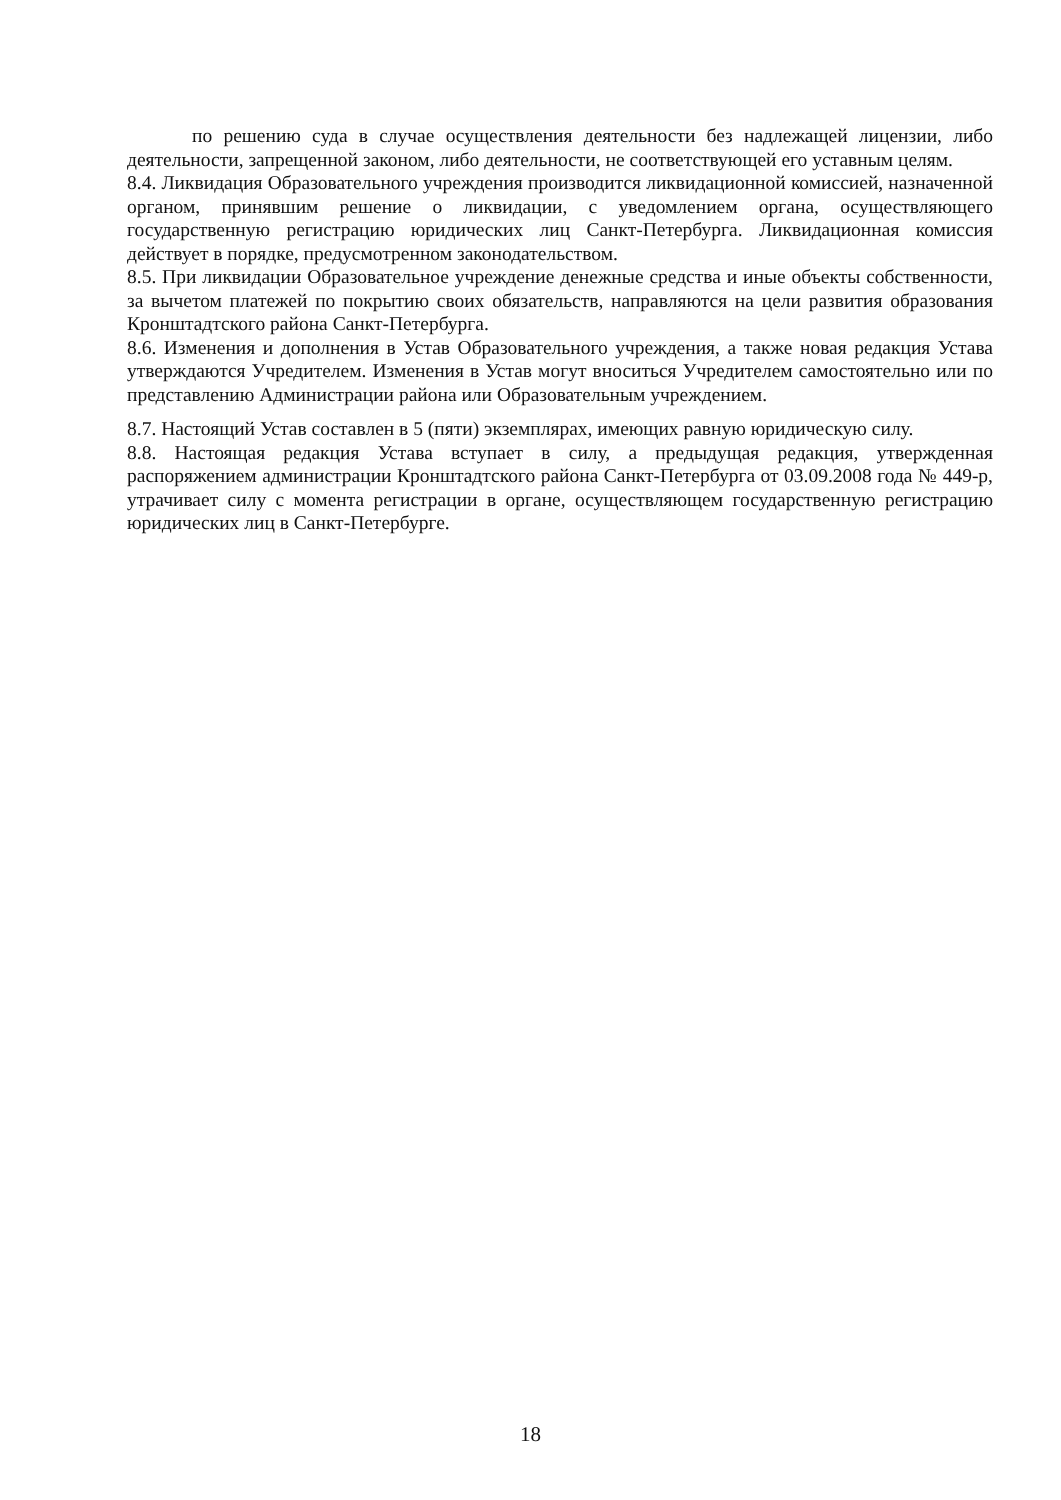по решению суда в случае осуществления деятельности без надлежащей лицензии, либо деятельности, запрещенной законом, либо деятельности, не соответствующей его уставным целям.
8.4. Ликвидация Образовательного учреждения производится ликвидационной комиссией, назначенной органом, принявшим решение о ликвидации, с уведомлением органа, осуществляющего государственную регистрацию юридических лиц Санкт-Петербурга. Ликвидационная комиссия действует в порядке, предусмотренном законодательством.
8.5. При ликвидации Образовательное учреждение денежные средства и иные объекты собственности, за вычетом платежей по покрытию своих обязательств, направляются на цели развития образования Кронштадтского района Санкт-Петербурга.
8.6. Изменения и дополнения в Устав Образовательного учреждения, а также новая редакция Устава утверждаются Учредителем. Изменения в Устав могут вноситься Учредителем самостоятельно или по представлению Администрации района или Образовательным учреждением.
8.7. Настоящий Устав составлен в 5 (пяти) экземплярах, имеющих равную юридическую силу.
8.8. Настоящая редакция Устава вступает в силу, а предыдущая редакция, утвержденная распоряжением администрации Кронштадтского района Санкт-Петербурга от 03.09.2008 года № 449-р, утрачивает силу с момента регистрации в органе, осуществляющем государственную регистрацию юридических лиц в Санкт-Петербурге.
18